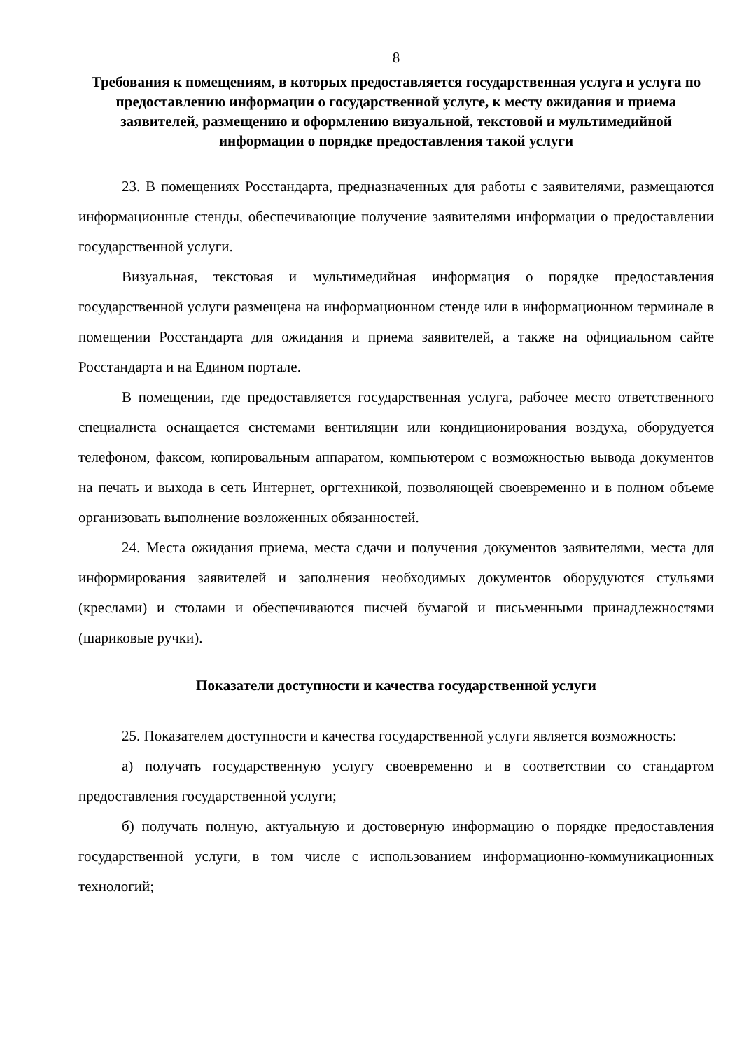8
Требования к помещениям, в которых предоставляется государственная услуга и услуга по предоставлению информации о государственной услуге, к месту ожидания и приема заявителей, размещению и оформлению визуальной, текстовой и мультимедийной информации о порядке предоставления такой услуги
23. В помещениях Росстандарта, предназначенных для работы с заявителями, размещаются информационные стенды, обеспечивающие получение заявителями информации о предоставлении государственной услуги.
Визуальная, текстовая и мультимедийная информация о порядке предоставления государственной услуги размещена на информационном стенде или в информационном терминале в помещении Росстандарта для ожидания и приема заявителей, а также на официальном сайте Росстандарта и на Едином портале.
В помещении, где предоставляется государственная услуга, рабочее место ответственного специалиста оснащается системами вентиляции или кондиционирования воздуха, оборудуется телефоном, факсом, копировальным аппаратом, компьютером с возможностью вывода документов на печать и выхода в сеть Интернет, оргтехникой, позволяющей своевременно и в полном объеме организовать выполнение возложенных обязанностей.
24. Места ожидания приема, места сдачи и получения документов заявителями, места для информирования заявителей и заполнения необходимых документов оборудуются стульями (креслами) и столами и обеспечиваются писчей бумагой и письменными принадлежностями (шариковые ручки).
Показатели доступности и качества государственной услуги
25. Показателем доступности и качества государственной услуги является возможность:
а) получать государственную услугу своевременно и в соответствии со стандартом предоставления государственной услуги;
б) получать полную, актуальную и достоверную информацию о порядке предоставления государственной услуги, в том числе с использованием информационно-коммуникационных технологий;